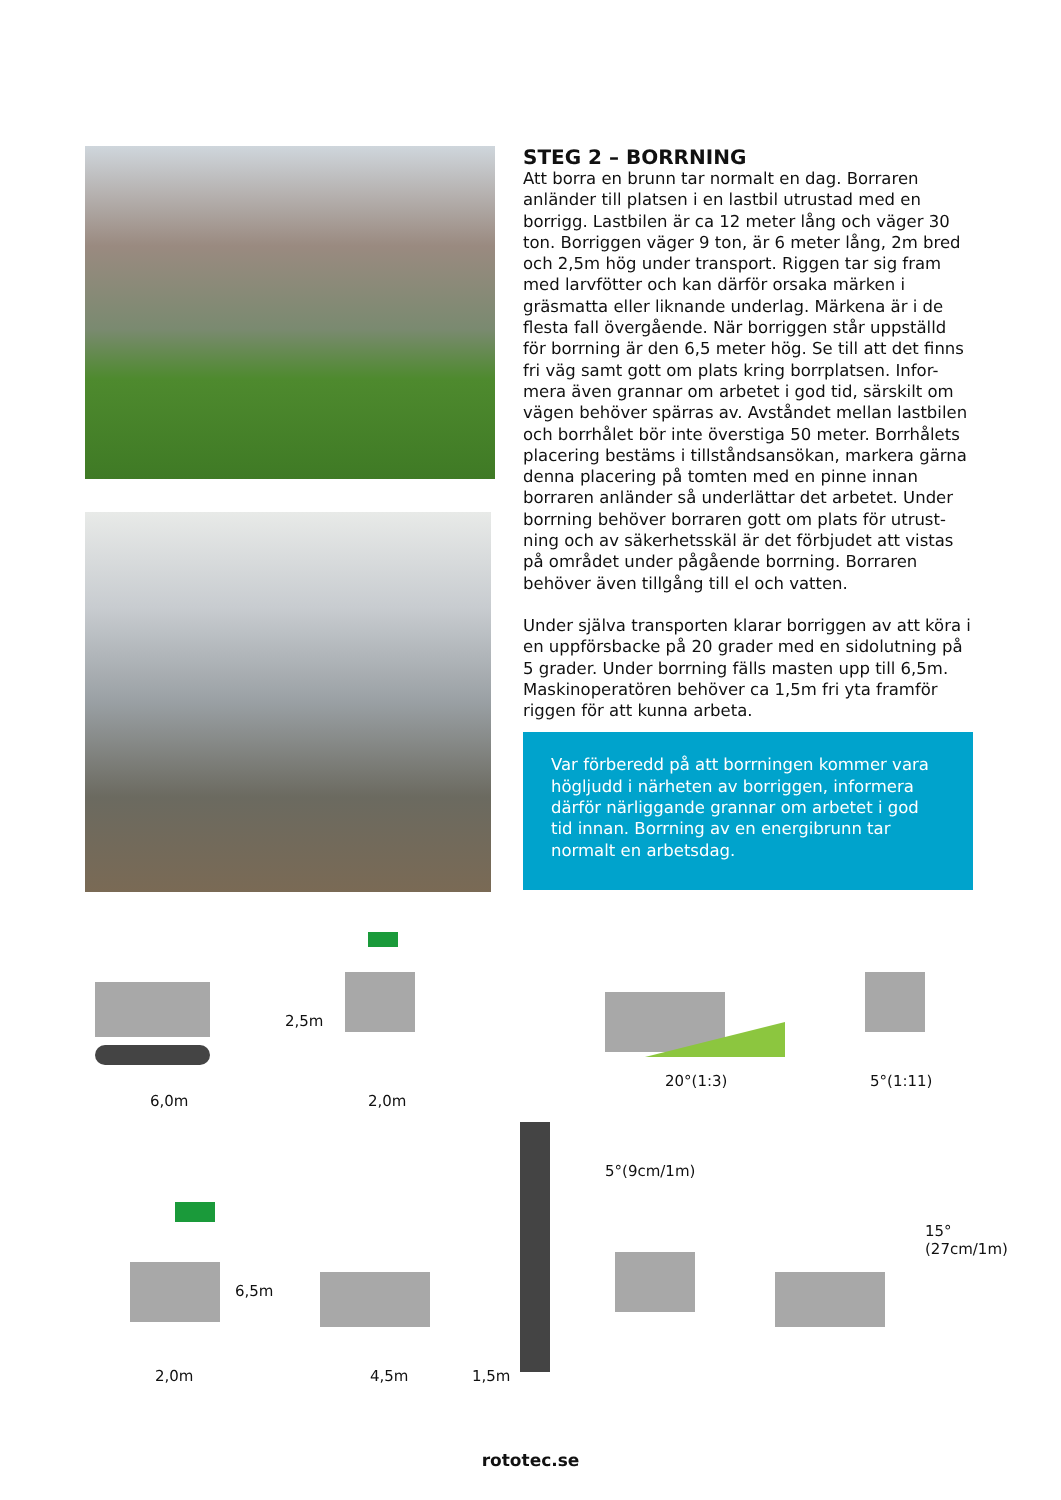STEG 2 – BORRNING
Att borra en brunn tar normalt en dag. Borraren anländer till platsen i en lastbil utrustad med en borrigg. Lastbilen är ca 12 meter lång och väger 30 ton. Borriggen väger 9 ton, är 6 meter lång, 2m bred och 2,5m hög under transport. Riggen tar sig fram med larvfötter och kan därför orsaka märken i gräsmatta eller liknande underlag. Märkena är i de flesta fall övergående. När borriggen står uppställd för borrning är den 6,5 meter hög. Se till att det finns fri väg samt gott om plats kring borrplatsen. Infor- mera även grannar om arbetet i god tid, särskilt om vägen behöver spärras av. Avståndet mellan lastbilen och borrhålet bör inte överstiga 50 meter. Borrhålets placering bestäms i tillståndsansökan, markera gärna denna placering på tomten med en pinne innan borraren anländer så underlättar det arbetet. Under borrning behöver borraren gott om plats för utrust- ning och av säkerhetsskäl är det förbjudet att vistas på området under pågående borrning. Borraren behöver även tillgång till el och vatten.
Under själva transporten klarar borriggen av att köra i en uppförsbacke på 20 grader med en sidolutning på 5 grader. Under borrning fälls masten upp till 6,5m. Maskinoperatören behöver ca 1,5m fri yta framför riggen för att kunna arbeta.
Var förberedd på att borrningen kommer vara högljudd i närheten av borriggen, informera därför närliggande grannar om arbetet i god tid innan. Borrning av en energibrunn tar normalt en arbetsdag.
6,0m 2,0m
2,5m
20°(1:3) 5°(1:11)
6,5m
2,0m 4,5m 1,5m
5°(9cm/1m)
15°(27cm/1m)
rototec.se